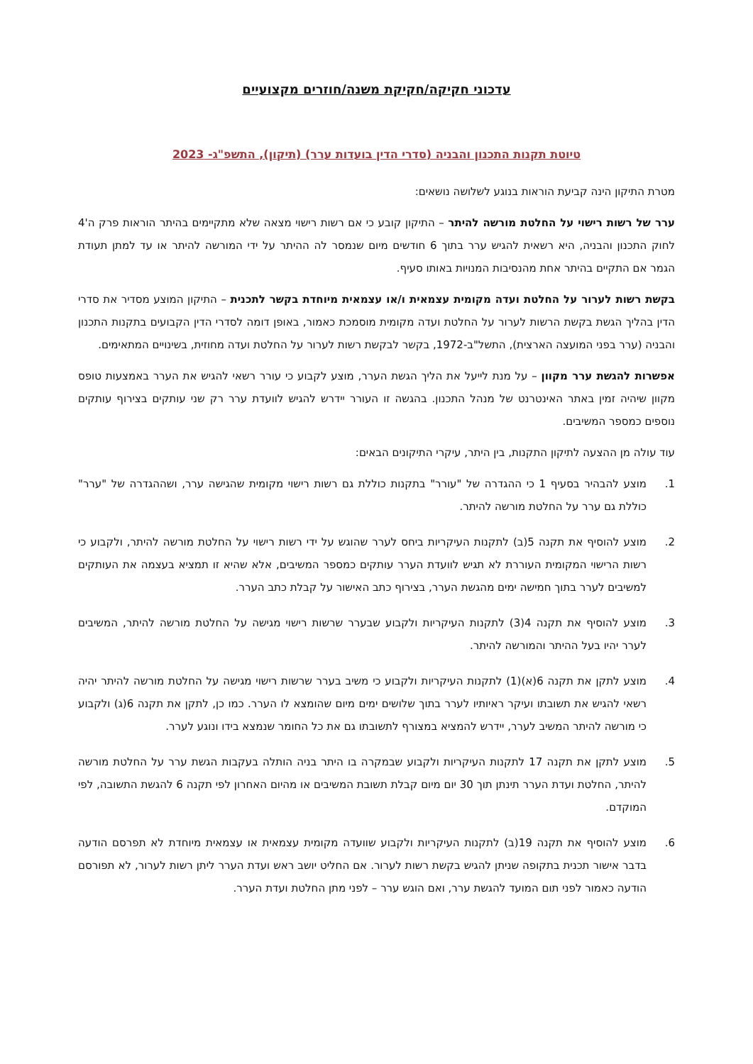עדכוני חקיקה/חקיקת משנה/חוזרים מקצועיים
טיוטת תקנות התכנון והבניה (סדרי הדין בועדות ערר) (תיקון), התשפ"ג- 2023
מטרת התיקון הינה קביעת הוראות בנוגע לשלושה נושאים:
ערר של רשות רישוי על החלטת מורשה להיתר – התיקון קובע כי אם רשות רישוי מצאה שלא מתקיימים בהיתר הוראות פרק ה'4 לחוק התכנון והבניה, היא רשאית להגיש ערר בתוך 6 חודשים מיום שנמסר לה ההיתר על ידי המורשה להיתר או עד למתן תעודת הגמר אם התקיים בהיתר אחת מהנסיבות המנויות באותו סעיף.
בקשת רשות לערור על החלטת ועדה מקומית עצמאית ו/או עצמאית מיוחדת בקשר לתכנית – התיקון המוצע מסדיר את סדרי הדין בהליך הגשת בקשת הרשות לערור על החלטת ועדה מקומית מוסמכת כאמור, באופן דומה לסדרי הדין הקבועים בתקנות התכנון והבניה (ערר בפני המועצה הארצית), התשל"ב-1972, בקשר לבקשת רשות לערור על החלטת ועדה מחוזית, בשינויים המתאימים.
אפשרות להגשת ערר מקוון – על מנת לייעל את הליך הגשת הערר, מוצע לקבוע כי עורר רשאי להגיש את הערר באמצעות טופס מקוון שיהיה זמין באתר האינטרנט של מנהל התכנון. בהגשה זו העורר יידרש להגיש לוועדת ערר רק שני עותקים בצירוף עותקים נוספים כמספר המשיבים.
עוד עולה מן ההצעה לתיקון התקנות, בין היתר, עיקרי התיקונים הבאים:
1. מוצע להבהיר בסעיף 1 כי ההגדרה של "עורר" בתקנות כוללת גם רשות רישוי מקומית שהגישה ערר, ושההגדרה של "ערר" כוללת גם ערר על החלטת מורשה להיתר.
2. מוצע להוסיף את תקנה 5(ב) לתקנות העיקריות ביחס לערר שהוגש על ידי רשות רישוי על החלטת מורשה להיתר, ולקבוע כי רשות הרישוי המקומית העוררת לא תגיש לוועדת הערר עותקים כמספר המשיבים, אלא שהיא זו תמציא בעצמה את העותקים למשיבים לערר בתוך חמישה ימים מהגשת הערר, בצירוף כתב האישור על קבלת כתב הערר.
3. מוצע להוסיף את תקנה 4(3) לתקנות העיקריות ולקבוע שבערר שרשות רישוי מגישה על החלטת מורשה להיתר, המשיבים לערר יהיו בעל ההיתר והמורשה להיתר.
4. מוצע לתקן את תקנה 6(א)(1) לתקנות העיקריות ולקבוע כי משיב בערר שרשות רישוי מגישה על החלטת מורשה להיתר יהיה רשאי להגיש את תשובתו ועיקר ראיותיו לערר בתוך שלושים ימים מיום שהומצא לו הערר. כמו כן, לתקן את תקנה 6(ג) ולקבוע כי מורשה להיתר המשיב לערר, יידרש להמציא במצורף לתשובתו גם את כל החומר שנמצא בידו ונוגע לערר.
5. מוצע לתקן את תקנה 17 לתקנות העיקריות ולקבוע שבמקרה בו היתר בניה הותלה בעקבות הגשת ערר על החלטת מורשה להיתר, החלטת ועדת הערר תינתן תוך 30 יום מיום קבלת תשובת המשיבים או מהיום האחרון לפי תקנה 6 להגשת התשובה, לפי המוקדם.
6. מוצע להוסיף את תקנה 19(ב) לתקנות העיקריות ולקבוע שוועדה מקומית עצמאית או עצמאית מיוחדת לא תפרסם הודעה בדבר אישור תכנית בתקופה שניתן להגיש בקשת רשות לערור. אם החליט יושב ראש ועדת הערר ליתן רשות לערור, לא תפורסם הודעה כאמור לפני תום המועד להגשת ערר, ואם הוגש ערר – לפני מתן החלטת ועדת הערר.